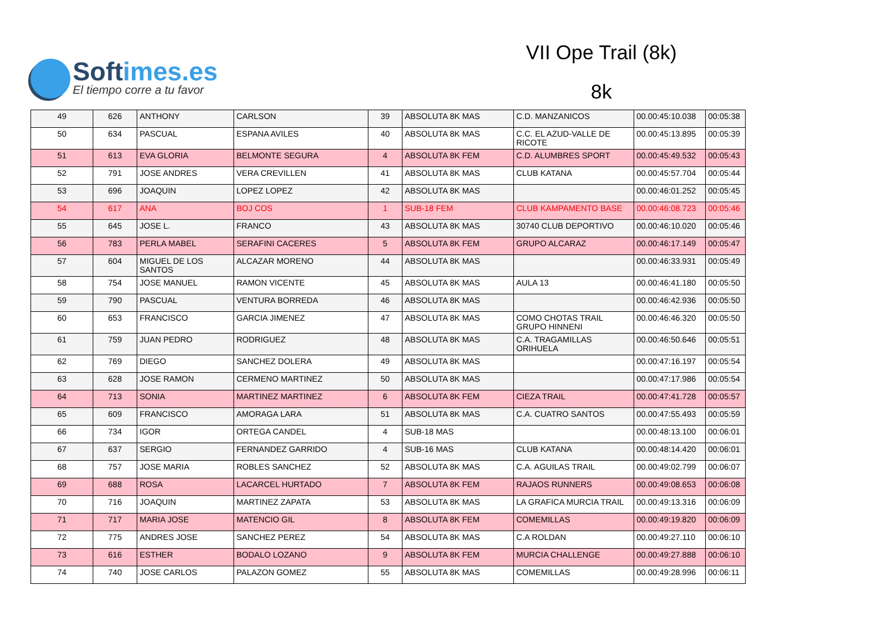Softimes.es
El tiempo corre a tu favor
VII Ope Trail (8k)
8k
| 49 | 626 | ANTHONY | CARLSON | 39 | ABSOLUTA 8K MAS | C.D. MANZANICOS | 00.00:45:10.038 | 00:05:38 |
| 50 | 634 | PASCUAL | ESPANA AVILES | 40 | ABSOLUTA 8K MAS | C.C. EL AZUD-VALLE DE RICOTE | 00.00:45:13.895 | 00:05:39 |
| 51 | 613 | EVA GLORIA | BELMONTE SEGURA | 4 | ABSOLUTA 8K FEM | C.D. ALUMBRES SPORT | 00.00:45:49.532 | 00:05:43 |
| 52 | 791 | JOSE ANDRES | VERA CREVILLEN | 41 | ABSOLUTA 8K MAS | CLUB KATANA | 00.00:45:57.704 | 00:05:44 |
| 53 | 696 | JOAQUIN | LOPEZ LOPEZ | 42 | ABSOLUTA 8K MAS | | 00.00:46:01.252 | 00:05:45 |
| 54 | 617 | ANA | BOJ COS | 1 | SUB-18 FEM | CLUB KAMPAMENTO BASE | 00.00:46:08.723 | 00:05:46 |
| 55 | 645 | JOSE L. | FRANCO | 43 | ABSOLUTA 8K MAS | 30740 CLUB DEPORTIVO | 00.00:46:10.020 | 00:05:46 |
| 56 | 783 | PERLA MABEL | SERAFINI CACERES | 5 | ABSOLUTA 8K FEM | GRUPO ALCARAZ | 00.00:46:17.149 | 00:05:47 |
| 57 | 604 | MIGUEL DE LOS SANTOS | ALCAZAR MORENO | 44 | ABSOLUTA 8K MAS | | 00.00:46:33.931 | 00:05:49 |
| 58 | 754 | JOSE MANUEL | RAMON VICENTE | 45 | ABSOLUTA 8K MAS | AULA 13 | 00.00:46:41.180 | 00:05:50 |
| 59 | 790 | PASCUAL | VENTURA BORREDA | 46 | ABSOLUTA 8K MAS | | 00.00:46:42.936 | 00:05:50 |
| 60 | 653 | FRANCISCO | GARCIA JIMENEZ | 47 | ABSOLUTA 8K MAS | COMO CHOTAS TRAIL GRUPO HINNENI | 00.00:46:46.320 | 00:05:50 |
| 61 | 759 | JUAN PEDRO | RODRIGUEZ | 48 | ABSOLUTA 8K MAS | C.A. TRAGAMILLAS ORIHUELA | 00.00:46:50.646 | 00:05:51 |
| 62 | 769 | DIEGO | SANCHEZ DOLERA | 49 | ABSOLUTA 8K MAS | | 00.00:47:16.197 | 00:05:54 |
| 63 | 628 | JOSE RAMON | CERMENO MARTINEZ | 50 | ABSOLUTA 8K MAS | | 00.00:47:17.986 | 00:05:54 |
| 64 | 713 | SONIA | MARTINEZ MARTINEZ | 6 | ABSOLUTA 8K FEM | CIEZA TRAIL | 00.00:47:41.728 | 00:05:57 |
| 65 | 609 | FRANCISCO | AMORAGA LARA | 51 | ABSOLUTA 8K MAS | C.A. CUATRO SANTOS | 00.00:47:55.493 | 00:05:59 |
| 66 | 734 | IGOR | ORTEGA CANDEL | 4 | SUB-18 MAS | | 00.00:48:13.100 | 00:06:01 |
| 67 | 637 | SERGIO | FERNANDEZ GARRIDO | 4 | SUB-16 MAS | CLUB KATANA | 00.00:48:14.420 | 00:06:01 |
| 68 | 757 | JOSE MARIA | ROBLES SANCHEZ | 52 | ABSOLUTA 8K MAS | C.A. AGUILAS TRAIL | 00.00:49:02.799 | 00:06:07 |
| 69 | 688 | ROSA | LACARCEL HURTADO | 7 | ABSOLUTA 8K FEM | RAJAOS RUNNERS | 00.00:49:08.653 | 00:06:08 |
| 70 | 716 | JOAQUIN | MARTINEZ ZAPATA | 53 | ABSOLUTA 8K MAS | LA GRAFICA MURCIA TRAIL | 00.00:49:13.316 | 00:06:09 |
| 71 | 717 | MARIA JOSE | MATENCIO GIL | 8 | ABSOLUTA 8K FEM | COMEMILLAS | 00.00:49:19.820 | 00:06:09 |
| 72 | 775 | ANDRES JOSE | SANCHEZ PEREZ | 54 | ABSOLUTA 8K MAS | C.A ROLDAN | 00.00:49:27.110 | 00:06:10 |
| 73 | 616 | ESTHER | BODALO LOZANO | 9 | ABSOLUTA 8K FEM | MURCIA CHALLENGE | 00.00:49:27.888 | 00:06:10 |
| 74 | 740 | JOSE CARLOS | PALAZON GOMEZ | 55 | ABSOLUTA 8K MAS | COMEMILLAS | 00.00:49:28.996 | 00:06:11 |